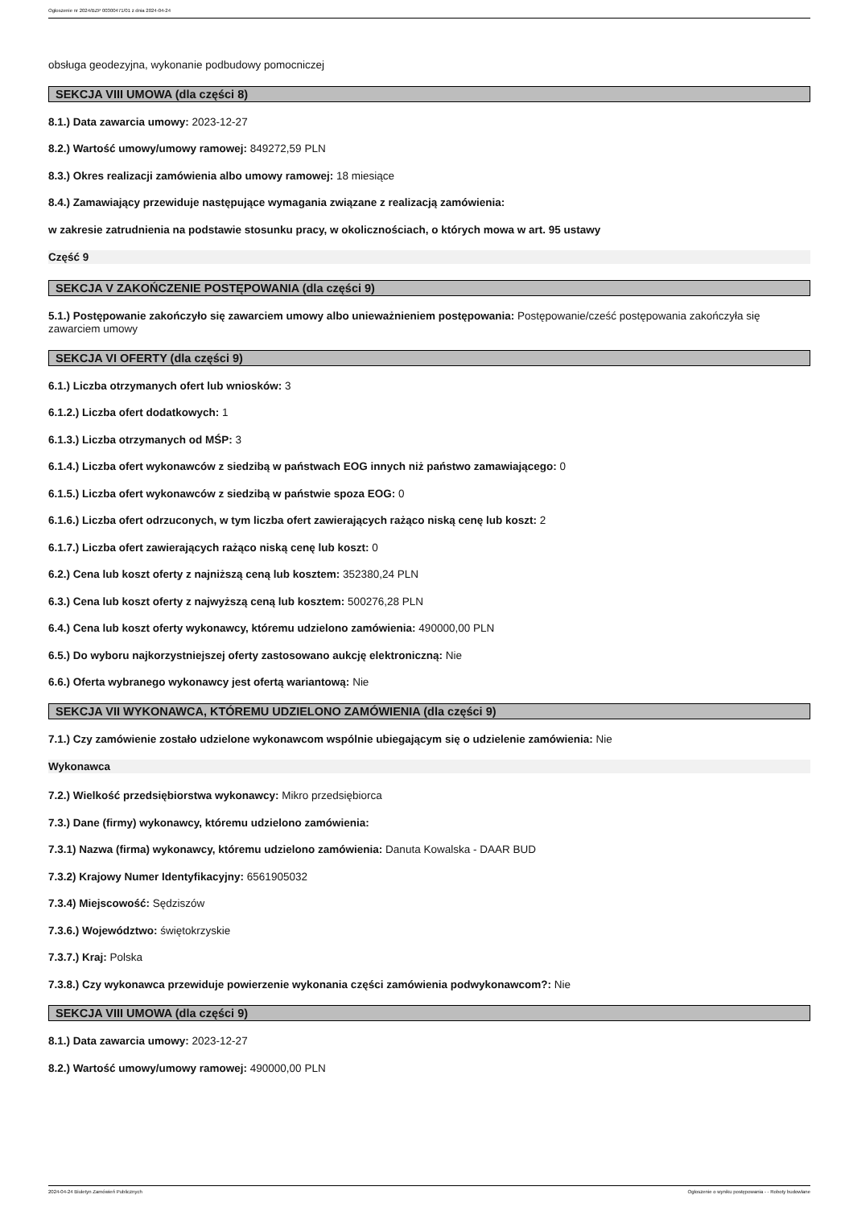Ogłoszenie nr 2024/BZP 00300471/01 z dnia 2024-04-24
obsługa geodezyjna, wykonanie podbudowy pomocniczej
SEKCJA VIII UMOWA (dla części 8)
8.1.) Data zawarcia umowy: 2023-12-27
8.2.) Wartość umowy/umowy ramowej: 849272,59 PLN
8.3.) Okres realizacji zamówienia albo umowy ramowej: 18 miesiące
8.4.) Zamawiający przewiduje następujące wymagania związane z realizacją zamówienia:
w zakresie zatrudnienia na podstawie stosunku pracy, w okolicznościach, o których mowa w art. 95 ustawy
Część 9
SEKCJA V ZAKOŃCZENIE POSTĘPOWANIA (dla części 9)
5.1.) Postępowanie zakończyło się zawarciem umowy albo unieważnieniem postępowania: Postępowanie/cześć postępowania zakończyła się zawarciem umowy
SEKCJA VI OFERTY (dla części 9)
6.1.) Liczba otrzymanych ofert lub wniosków: 3
6.1.2.) Liczba ofert dodatkowych: 1
6.1.3.) Liczba otrzymanych od MŚP: 3
6.1.4.) Liczba ofert wykonawców z siedzibą w państwach EOG innych niż państwo zamawiającego: 0
6.1.5.) Liczba ofert wykonawców z siedzibą w państwie spoza EOG: 0
6.1.6.) Liczba ofert odrzuconych, w tym liczba ofert zawierających rażąco niską cenę lub koszt: 2
6.1.7.) Liczba ofert zawierających rażąco niską cenę lub koszt: 0
6.2.) Cena lub koszt oferty z najniższą ceną lub kosztem: 352380,24 PLN
6.3.) Cena lub koszt oferty z najwyższą ceną lub kosztem: 500276,28 PLN
6.4.) Cena lub koszt oferty wykonawcy, któremu udzielono zamówienia: 490000,00 PLN
6.5.) Do wyboru najkorzystniejszej oferty zastosowano aukcję elektroniczną: Nie
6.6.) Oferta wybranego wykonawcy jest ofertą wariantową: Nie
SEKCJA VII WYKONAWCA, KTÓREMU UDZIELONO ZAMÓWIENIA (dla części 9)
7.1.) Czy zamówienie zostało udzielone wykonawcom wspólnie ubiegającym się o udzielenie zamówienia: Nie
Wykonawca
7.2.) Wielkość przedsiębiorstwa wykonawcy: Mikro przedsiębiorca
7.3.) Dane (firmy) wykonawcy, któremu udzielono zamówienia:
7.3.1) Nazwa (firma) wykonawcy, któremu udzielono zamówienia: Danuta Kowalska - DAAR BUD
7.3.2) Krajowy Numer Identyfikacyjny: 6561905032
7.3.4) Miejscowość: Sędziszów
7.3.6.) Województwo: świętokrzyskie
7.3.7.) Kraj: Polska
7.3.8.) Czy wykonawca przewiduje powierzenie wykonania części zamówienia podwykonawcom?: Nie
SEKCJA VIII UMOWA (dla części 9)
8.1.) Data zawarcia umowy: 2023-12-27
8.2.) Wartość umowy/umowy ramowej: 490000,00 PLN
2024-04-24 Biuletyn Zamówień Publicznych Ogłoszenie o wyniku postępowania - - Roboty budowlane